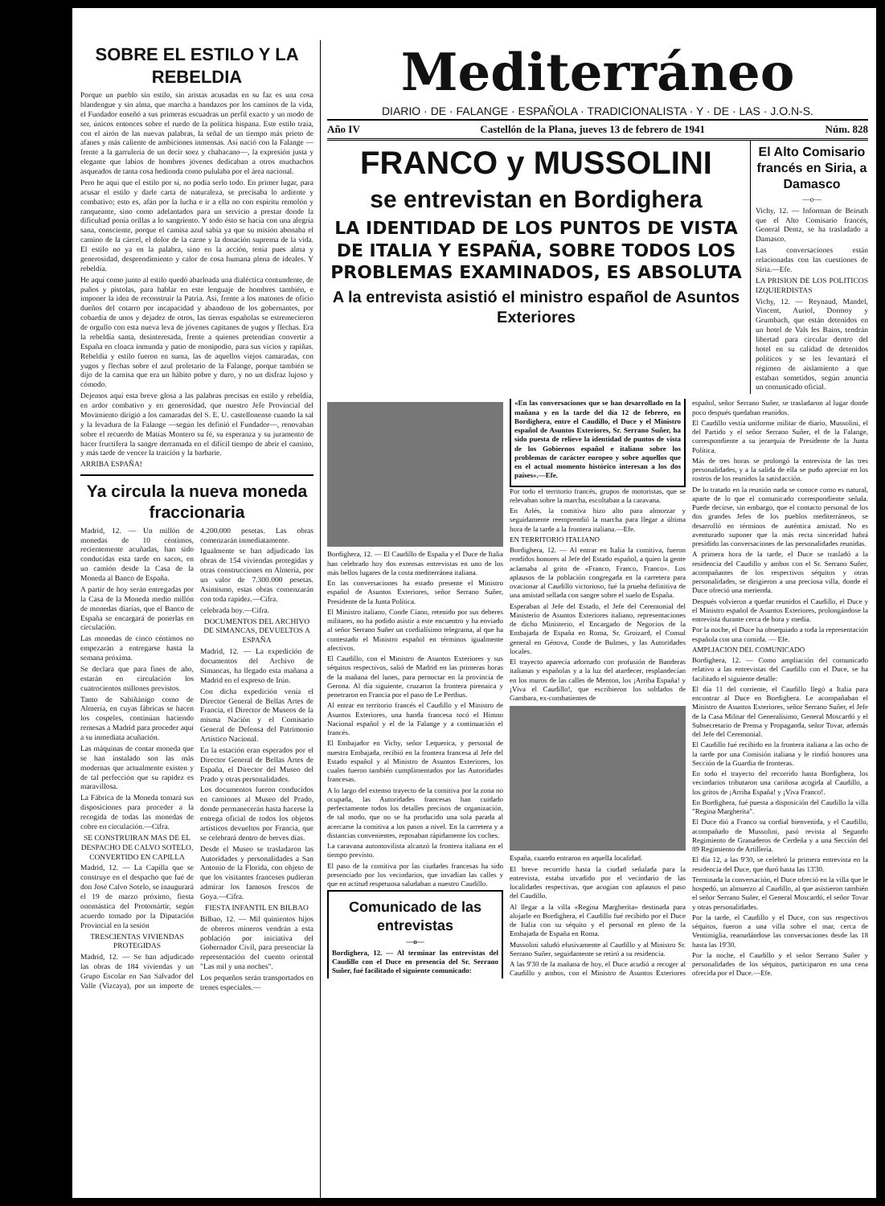SOBRE EL ESTILO Y LA REBELDIA
Porque un pueblo sin estilo, sin aristas acusadas en su faz es una cosa blandengue y sin alma, que marcha a bandazos por los caminos de la vida, el Fundador enseñó a sus primeras escuadras un perfil exacto y un modo de ser, únicos entonces sobre el ruedo de la política hispana. Este estilo traía, con el airón de las nuevas palabras, la señal de un tiempo más prieto de afanes y más caliente de ambiciones inmensas. Así nació con la Falange —frente a la garrulería de un decir soez y chabacano—, la expresión justa y elegante que labios de hombres jóvenes dedicaban a otros muchachos asqueados de tanta cosa hedionda como pululaba por el área nacional.
Pero he aquí que el estilo por sí, no podía serlo todo. En primer lugar, para acusar el estilo y darle carta de naturaleza, se precisaba lo ardiente y combativo; esto es, afán por la lucha e ir a ella no con espíritu remolón y ranqueante, sino como adelantados para un servicio a prestar donde la dificultad ponía orillas a lo sangriento. Y todo ésto se hacía con una alegría sana, consciente, porque el camisa azul sabía ya que su misión abonaba el camino de la cárcel, el dolor de la carne y la donación suprema de la vida. El estilo no ya en la palabra, sino en la acción, tenía pues alma y generosidad, desprendimiento y calor de cosa humana plena de ideales. Y rebeldía.
He aquí como junto al estilo quedó abarloada una dialéctica contundente, de puños y pistolas, para hablar en este lenguaje de hombres también, e imponer la idea de reconstruir la Patria. Así, frente a los matones de oficio dueños del cotarro por incapacidad y abandono de los gobernantes, por cobardía de unos y dejadez de otros, las tierras españolas se estremecieron de orgullo con esta nueva leva de jóvenes capitanes de yugos y flechas. Era la rebeldía santa, desinteresada, frente a quienes pretendían convertir a España en cloaca inmunda y patio de monipodio, para sus vicios y rapiñas. Rebeldía y estilo fueron en suma, las de aquellos viejos camaradas, con yugos y flechas sobre el azul proletario de la Falange, porque también se dijo de la camisa que era un hábito pobre y duro, y no un disfraz lujoso y cómodo.
Dejemos aquí esta breve glosa a las palabras precisas en estilo y rebeldía, en ardor combativo y en generosidad, que nuestro Jefe Provincial del Movimiento dirigió a los camaradas del S. E. U. castellonense cuando la sal y la levadura de la Falange —según les definió el Fundador—, renovaban sobre el recuerdo de Matías Montero su fé, su esperanza y su juramento de hacer fructífera la sangre derramada en el difícil tiempo de abrir el camino, y más tarde de vencer la traición y la barbarie.
ARRIBA ESPAÑA!
Ya circula la nueva moneda fraccionaria
Madrid, 12. — Un millón de monedas de 10 céntimos, recientemente acuñadas, han sido conducidas esta tarde en sacos, en un camión desde la Casa de la Moneda al Banco de España.
A partir de hoy serán entregadas por la Casa de la Moneda medio millón de monedas diarias, que el Banco de España se encargará de ponerlas en circulación.
Las monedas de cinco céntimos no empezarán a entregarse hasta la semana próxima.
Se declara que para fines de año, estarán en circulación los cuatrocientos millones previstos.
Tanto de Sabiñánigo como de Almería, en cuyas fábricas se hacen los cospeles, continúan haciendo remesas a Madrid para proceder aquí a su inmediata acuñación.
Las máquinas de contar moneda que se han instalado son las más modernas que actualmente existen y de tal perfección que su rapidez es maravillosa.
La Fábrica de la Moneda tomará sus disposiciones para proceder a la recogida de todas las monedas de cobre en circulación.—Cifra.
SE CONSTRUIRAN MAS DE EL DESPACHO DE CALVO SOTELO, CONVERTIDO EN CAPILLA
Madrid, 12. — La Capilla que se construye en el despacho que fué de don José Calvo Sotelo, se inaugurará el 19 de marzo próximo, fiesta onomástica del Protomártir, según acuerdo tomado por la Diputación Provincial en la sesión
TRESCIENTAS VIVIENDAS PROTEGIDAS
Madrid, 12. — Se han adjudicado las obras de 184 viviendas y un Grupo Escolar en San Salvador del Valle (Vizcaya), por un importe de 4.200.000 pesetas. Las obras comenzarán inmediatamente.
Igualmente se han adjudicado las obras de 154 viviendas protegidas y otras construcciones en Almería, por un valor de 7.300.000 pesetas. Asimismo, estas obras comenzarán con toda rapidez.—Cifra.
celebrada hoy.—Cifra.
DOCUMENTOS DEL ARCHIVO DE SIMANCAS, DEVUELTOS A ESPAÑA
Madrid, 12. — La expedición de documentos del Archivo de Simancas, ha llegado esta mañana a Madrid en el expreso de Irún.
Con dicha expedición venía el Director General de Bellas Artes de Francia, el Director de Museos de la misma Nación y el Comisario General de Defensa del Patrimonio Artístico Nacional.
En la estación eran esperados por el Director General de Bellas Artes de España, el Director del Museo del Prado y otras personalidades.
Los documentos fueron conducidos en camiones al Museo del Prado, donde permanecerán hasta hacerse la entrega oficial de todos los objetos artísticos devueltos por Francia, que se celebrará dentro de breves días.
Desde el Museo se trasladaron las Autoridades y personalidades a San Antonio de la Florida, con objeto de que los visitantes franceses pudieran admirar los famosos frescos de Goya.—Cifra.
FIESTA INFANTIL EN BILBAO
Bilbao, 12. — Mil quinientos hijos de obreros mineros vendrán a esta población por iniciativa del Gobernador Civil, para presenciar la representación del cuento oriental "Las mil y una noches".
Los pequeños serán transportados en trenes especiales.—
Mediterráneo
DIARIO · DE · FALANGE · ESPAÑOLA · TRADICIONALISTA · Y · DE · LAS · J.O.N-S.
Año IV Castellón de la Plana, jueves 13 de febrero de 1941 Núm. 828
FRANCO y MUSSOLINI
se entrevistan en Bordighera
LA IDENTIDAD DE LOS PUNTOS DE VISTA DE ITALIA Y ESPAÑA, SOBRE TODOS LOS PROBLEMAS EXAMINADOS, ES ABSOLUTA
A la entrevista asistió el ministro español de Asuntos Exteriores
El Alto Comisario francés en Siria, a Damasco
—o—
Vichy, 12. — Informan de Beiruth que el Alto Comisario francés, General Dentz, se ha trasladado a Damasco.
Las conversaciones están relacionadas con las cuestiones de Siria.—Efe.
LA PRISION DE LOS POLITICOS IZQUIERDISTAS
Vichy, 12. — Reynaud, Mandel, Vincent, Auriol, Dormoy y Grumbach, que están detenidos en un hotel de Vals les Bains, tendrán libertad para circular dentro del hotel en su calidad de detenidos políticos y se les levantará el régimen de aislamiento a que estaban sometidos, según anuncia un comunicado oficial.
Bordighera, 12. — El Caudillo de España y el Duce de Italia han celebrado hoy dos extensas entrevistas en uno de los más bellos lugares de la costa mediterránea italiana.
En las conversaciones ha estado presente el Ministro español de Asuntos Exteriores, señor Serrano Suñer, Presidente de la Junta Política.
El Ministro italiano, Conde Ciano, retenido por sus deberes militares, no ha podido asistir a este encuentro y ha enviado al señor Serrano Suñer un cordialísimo telegrama, al que ha contestado el Ministro español en términos igualmente afectivos.
El Caudillo, con el Ministro de Asuntos Exteriores y sus séquitos respectivos, salió de Madrid en las primeras horas de la mañana del lunes, para pernoctar en la provincia de Gerona. Al día siguiente, cruzaron la frontera pirenaica y penetraron en Francia por el paso de Le Perthus.
Al entrar en territorio francés el Caudillo y el Ministro de Asuntos Exteriores, una banda francesa tocó el Himno Nacional español y el de la Falange y a continuación el francés.
El Embajador en Vichy, señor Lequerica, y personal de nuestra Embajada, recibió en la frontera francesa al Jefe del Estado español y al Ministro de Asuntos Exteriores, los cuales fueron también cumplimentados por las Autoridades francesas.
A lo largo del extenso trayecto de la comitiva por la zona no ocupada, las Autoridades francesas han cuidado perfectamente todos los detalles precisos de organización, de tal modo, que no se ha producido una sola parada al acercarse la comitiva a los pasos a nivel. En la carretera y a distancias convenientes, reposaban rápidamente los coches.
La caravana automovilista alcanzó la frontera italiana en el tiempo previsto.
El paso de la comitiva por las ciudades francesas ha sido presenciado por los vecindarios, que invadían las calles y que en actitud respetuosa saludaban a nuestro Caudillo.
Comunicado de las entrevistas
—o—
Bordighera, 12. — Al terminar las entrevistas del Caudillo con el Duce en presencia del Sr. Serrano Suñer, fué facilitado el siguiente comunicado:
«En las conversaciones que se han desarrollado en la mañana y en la tarde del día 12 de febrero, en Bordighera, entre el Caudillo, el Duce y el Ministro español de Asuntos Exteriores, Sr. Serrano Suñer, ha sido puesta de relieve la identidad de puntos de vista de los Gobiernos español e italiano sobre los problemas de carácter europeo y sobre aquellos que en el actual momento histórico interesan a los dos países».—Efe.
Por todo el territorio francés, grupos de motoristas, que se relevaban sobre la marcha, escoltaban a la caravana.
En Arlés, la comitiva hizo alto para almorzar y seguidamente reemprendió la marcha para llegar a última hora de la tarde a la frontera italiana.—Efe.
EN TERRITORIO ITALIANO
Bordighera, 12. — Al entrar en Italia la comitiva, fueron rendidos honores al Jefe del Estado español, a quien la gente aclamaba al grito de «Franco, Franco, Franco». Los aplausos de la población congregada en la carretera para ovacionar al Caudillo victorioso, fué la prueba definitiva de una amistad sellada con sangre sobre el suelo de España.
Esperaban al Jefe del Estado, el Jefe del Ceremonial del Ministerio de Asuntos Exteriores italiano, representaciones de dicho Ministerio, el Encargado de Negocios de la Embajada de España en Roma, Sr. Groizard, el Consul general en Génova, Conde de Bulmes, y las Autoridades locales.
El trayecto aparecía adornado con profusión de Banderas italianas y españolas y a la luz del atardecer, resplandecían en los muros de las calles de Menton, los ¡Arriba España! y ¡Viva el Caudillo!, que escribieron los soldados de Gambara, ex-combatientes de
España, cuando entraron en aquella localidad.
El breve recorrido hasta la ciudad señalada para la entrevista, estaba invadido por el vecindario de las localidades respectivas, que acogían con aplausos el paso del Caudillo.
Al llegar a la villa «Regina Margherita» destinada para alojarle en Bordighera, el Caudillo fué recibido por el Duce de Italia con su séquito y el personal en pleno de la Embajada de España en Roma.
Mussolini saludó efusivamente al Caudillo y al Ministro Sr. Serrano Suñer, seguidamente se retiró a su residencia.
A las 9'30 de la mañana de hoy, el Duce acudió a recoger al Caudillo y ambos, con el Ministro de Asuntos Exteriores español, señor Serrano Suñer, se trasladaron al lugar donde poco después quedaban reunidos.
El Caudillo vestía uniforme militar de diario, Mussolini, el del Partido y el señor Serrano Suñer, el de la Falange, correspondiente a su jerarquía de Presidente de la Junta Política.
Más de tres horas se prolongó la entrevista de las tres personalidades, y a la salida de ella se pudo apreciar en los rostros de los reunidos la satisfacción.
De lo tratado en la reunión nada se conoce como es natural, aparte de lo que el comunicado correspondiente señala. Puede decirse, sin embargo, que el contacto personal de los dos grandes Jefes de los pueblos mediterráneos, se desarrolló en términos de auténtica amistad. No es aventurado suponer que la más recta sinceridad habrá presidido las conversaciones de las personalidades reunidas.
A primera hora de la tarde, el Duce se trasladó a la residencia del Caudillo y ambos con el Sr. Serrano Suñer, acompañantes de los respectivos séquitos y otras personalidades, se dirigieron a una preciosa villa, donde el Duce ofreció una merienda.
Después volvieron a quedar reunidos el Caudillo, el Duce y el Ministro español de Asuntos Exteriores, prolongándose la entrevista durante cerca de hora y media.
Por la noche, el Duce ha obsequiado a toda la representación española con una comida. — Efe.
AMPLIACION DEL COMUNICADO
Bordighera, 12. — Como ampliación del comunicado relativo a las entrevistas del Caudillo con el Duce, se ha facilitado el siguiente detalle:
El día 11 del corriente, el Caudillo llegó a Italia para encontrar al Duce en Bordighera. Le acompañaban el Ministro de Asuntos Exteriores, señor Serrano Suñer, el Jefe de la Casa Militar del Generalísimo, General Moscardó y el Subsecretario de Prensa y Propaganda, señor Tovar, además del Jefe del Ceremonial.
El Caudillo fué recibido en la frontera italiana a las ocho de la tarde por una Comisión italiana y le rindió honores una Sección de la Guardia de fronteras.
En todo el trayecto del recorrido hasta Bordighera, los vecindarios tributaron una cariñosa acogida al Caudillo, a los gritos de ¡Arriba España! y ¡Viva Franco!.
En Bordighera, fué puesta a disposición del Caudillo la villa "Regina Margherita".
El Duce dió a Franco su cordial bienvenida, y el Caudillo, acompañado de Mussolini, pasó revista al Segundo Regimiento de Granaderos de Cerdeña y a una Sección del 89 Regimiento de Artillería.
El día 12, a las 9'30, se celebró la primera entrevista en la residencia del Duce, que duró hasta las 13'30.
Terminada la conversación, el Duce ofreció en la villa que le hospedó, un almuerzo al Caudillo, al que asistieron también el señor Serrano Suñer, el General Moscardó, el señor Tovar y otras personalidades.
Por la tarde, el Caudillo y el Duce, con sus respectivos séquitos, fueron a una villa sobre el mar, cerca de Ventimiglia, reanudándose las conversaciones desde las 18 hasta las 19'30.
Por la noche, el Caudillo y el señor Serrano Suñer y personalidades de los séquitos, participaron en una cena ofrecida por el Duce.—Efe.